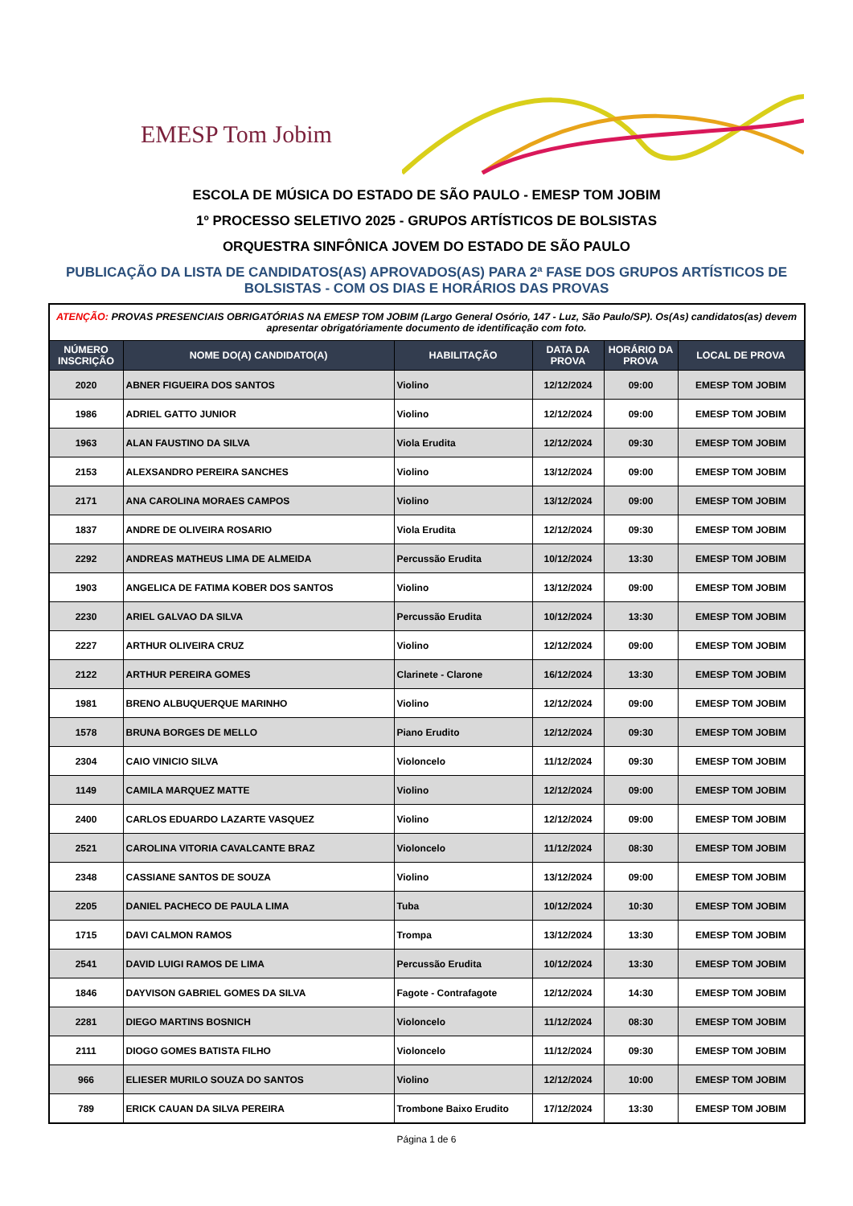EMESP Tom Jobim
ESCOLA DE MÚSICA DO ESTADO DE SÃO PAULO - EMESP TOM JOBIM
1º PROCESSO SELETIVO 2025 - GRUPOS ARTÍSTICOS DE BOLSISTAS
ORQUESTRA SINFÔNICA JOVEM DO ESTADO DE SÃO PAULO
PUBLICAÇÃO DA LISTA DE CANDIDATOS(AS) APROVADOS(AS) PARA 2ª FASE DOS GRUPOS ARTÍSTICOS DE BOLSISTAS - COM OS DIAS E HORÁRIOS DAS PROVAS
| ATENÇÃO: PROVAS PRESENCIAIS OBRIGATÓRIAS NA EMESP TOM JOBIM (Largo General Osório, 147 - Luz, São Paulo/SP). Os(As) candidatos(as) devem apresentar obrigatóriamente documento de identificação com foto. | | | | | |
| NÚMERO INSCRIÇÃO | NOME DO(A) CANDIDATO(A) | HABILITAÇÃO | DATA DA PROVA | HORÁRIO DA PROVA | LOCAL DE PROVA |
| 2020 | ABNER FIGUEIRA DOS SANTOS | Violino | 12/12/2024 | 09:00 | EMESP TOM JOBIM |
| 1986 | ADRIEL GATTO JUNIOR | Violino | 12/12/2024 | 09:00 | EMESP TOM JOBIM |
| 1963 | ALAN FAUSTINO DA SILVA | Viola Erudita | 12/12/2024 | 09:30 | EMESP TOM JOBIM |
| 2153 | ALEXSANDRO PEREIRA SANCHES | Violino | 13/12/2024 | 09:00 | EMESP TOM JOBIM |
| 2171 | ANA CAROLINA MORAES CAMPOS | Violino | 13/12/2024 | 09:00 | EMESP TOM JOBIM |
| 1837 | ANDRE DE OLIVEIRA ROSARIO | Viola Erudita | 12/12/2024 | 09:30 | EMESP TOM JOBIM |
| 2292 | ANDREAS MATHEUS LIMA DE ALMEIDA | Percussão Erudita | 10/12/2024 | 13:30 | EMESP TOM JOBIM |
| 1903 | ANGELICA DE FATIMA KOBER DOS SANTOS | Violino | 13/12/2024 | 09:00 | EMESP TOM JOBIM |
| 2230 | ARIEL GALVAO DA SILVA | Percussão Erudita | 10/12/2024 | 13:30 | EMESP TOM JOBIM |
| 2227 | ARTHUR OLIVEIRA CRUZ | Violino | 12/12/2024 | 09:00 | EMESP TOM JOBIM |
| 2122 | ARTHUR PEREIRA GOMES | Clarinete - Clarone | 16/12/2024 | 13:30 | EMESP TOM JOBIM |
| 1981 | BRENO ALBUQUERQUE MARINHO | Violino | 12/12/2024 | 09:00 | EMESP TOM JOBIM |
| 1578 | BRUNA BORGES DE MELLO | Piano Erudito | 12/12/2024 | 09:30 | EMESP TOM JOBIM |
| 2304 | CAIO VINICIO SILVA | Violoncelo | 11/12/2024 | 09:30 | EMESP TOM JOBIM |
| 1149 | CAMILA MARQUEZ MATTE | Violino | 12/12/2024 | 09:00 | EMESP TOM JOBIM |
| 2400 | CARLOS EDUARDO LAZARTE VASQUEZ | Violino | 12/12/2024 | 09:00 | EMESP TOM JOBIM |
| 2521 | CAROLINA VITORIA CAVALCANTE BRAZ | Violoncelo | 11/12/2024 | 08:30 | EMESP TOM JOBIM |
| 2348 | CASSIANE SANTOS DE SOUZA | Violino | 13/12/2024 | 09:00 | EMESP TOM JOBIM |
| 2205 | DANIEL PACHECO DE PAULA LIMA | Tuba | 10/12/2024 | 10:30 | EMESP TOM JOBIM |
| 1715 | DAVI CALMON RAMOS | Trompa | 13/12/2024 | 13:30 | EMESP TOM JOBIM |
| 2541 | DAVID LUIGI RAMOS DE LIMA | Percussão Erudita | 10/12/2024 | 13:30 | EMESP TOM JOBIM |
| 1846 | DAYVISON GABRIEL GOMES DA SILVA | Fagote - Contrafagote | 12/12/2024 | 14:30 | EMESP TOM JOBIM |
| 2281 | DIEGO MARTINS BOSNICH | Violoncelo | 11/12/2024 | 08:30 | EMESP TOM JOBIM |
| 2111 | DIOGO GOMES BATISTA FILHO | Violoncelo | 11/12/2024 | 09:30 | EMESP TOM JOBIM |
| 966 | ELIESER MURILO SOUZA DO SANTOS | Violino | 12/12/2024 | 10:00 | EMESP TOM JOBIM |
| 789 | ERICK CAUAN DA SILVA PEREIRA | Trombone Baixo Erudito | 17/12/2024 | 13:30 | EMESP TOM JOBIM |
Página 1 de 6